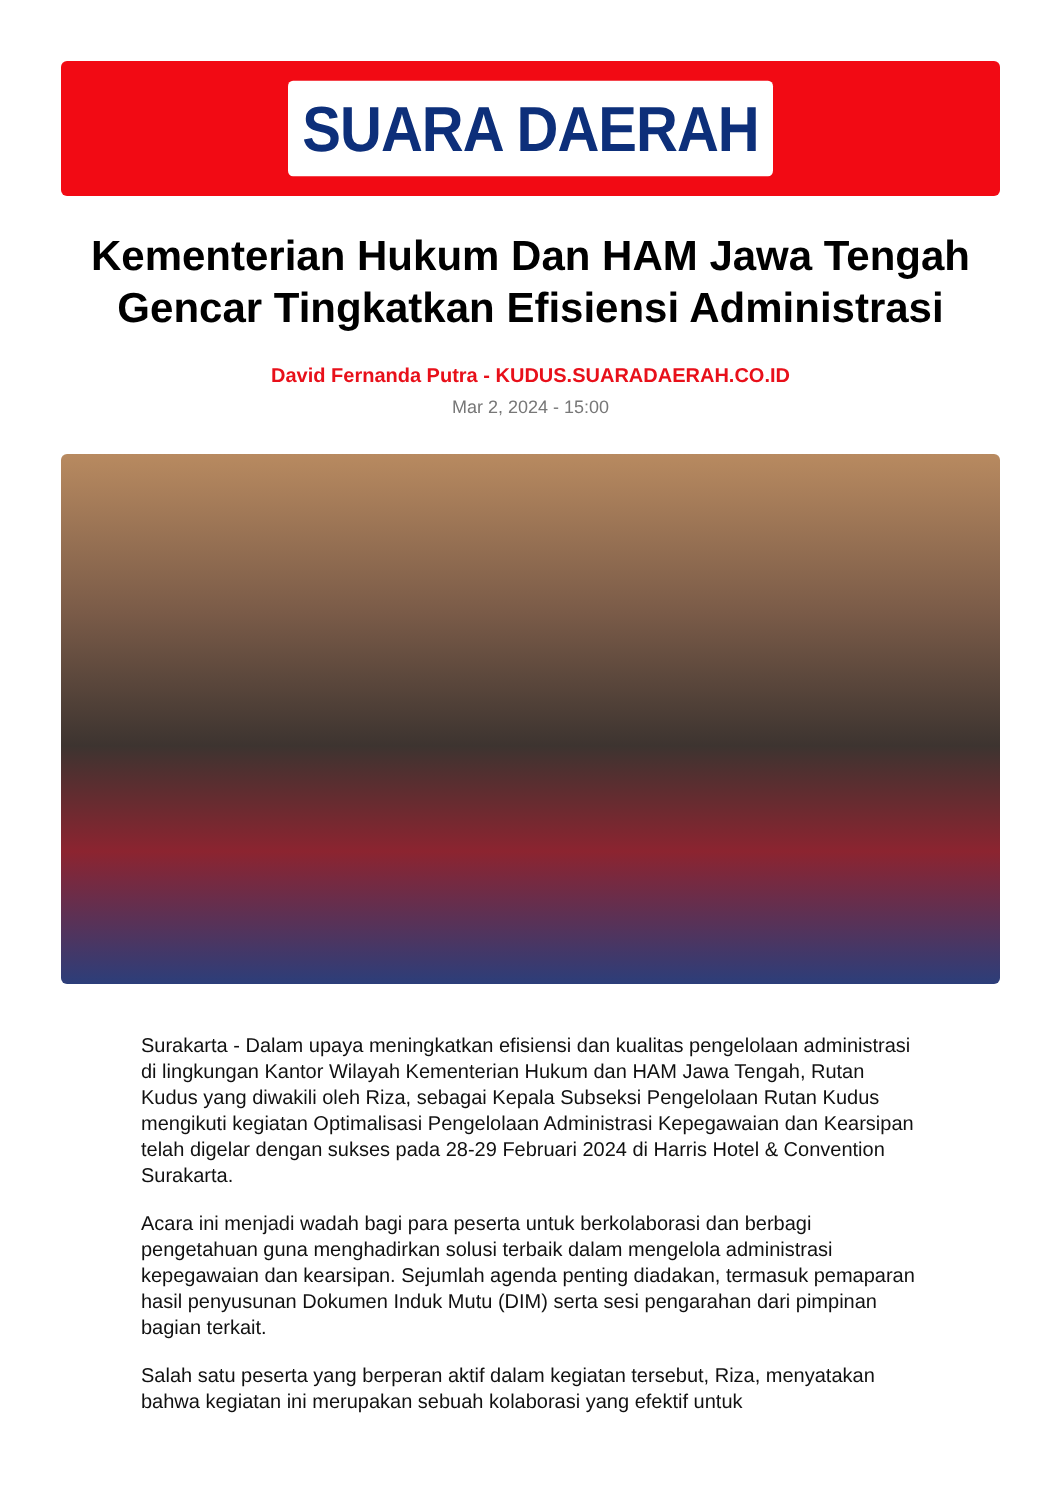SUARA DAERAH
Kementerian Hukum Dan HAM Jawa Tengah Gencar Tingkatkan Efisiensi Administrasi
David Fernanda Putra - KUDUS.SUARADAERAH.CO.ID
Mar 2, 2024 - 15:00
Surakarta - Dalam upaya meningkatkan efisiensi dan kualitas pengelolaan administrasi di lingkungan Kantor Wilayah Kementerian Hukum dan HAM Jawa Tengah, Rutan Kudus yang diwakili oleh Riza, sebagai Kepala Subseksi Pengelolaan Rutan Kudus mengikuti kegiatan Optimalisasi Pengelolaan Administrasi Kepegawaian dan Kearsipan telah digelar dengan sukses pada 28-29 Februari 2024 di Harris Hotel & Convention Surakarta.
Acara ini menjadi wadah bagi para peserta untuk berkolaborasi dan berbagi pengetahuan guna menghadirkan solusi terbaik dalam mengelola administrasi kepegawaian dan kearsipan. Sejumlah agenda penting diadakan, termasuk pemaparan hasil penyusunan Dokumen Induk Mutu (DIM) serta sesi pengarahan dari pimpinan bagian terkait.
Salah satu peserta yang berperan aktif dalam kegiatan tersebut, Riza, menyatakan bahwa kegiatan ini merupakan sebuah kolaborasi yang efektif untuk